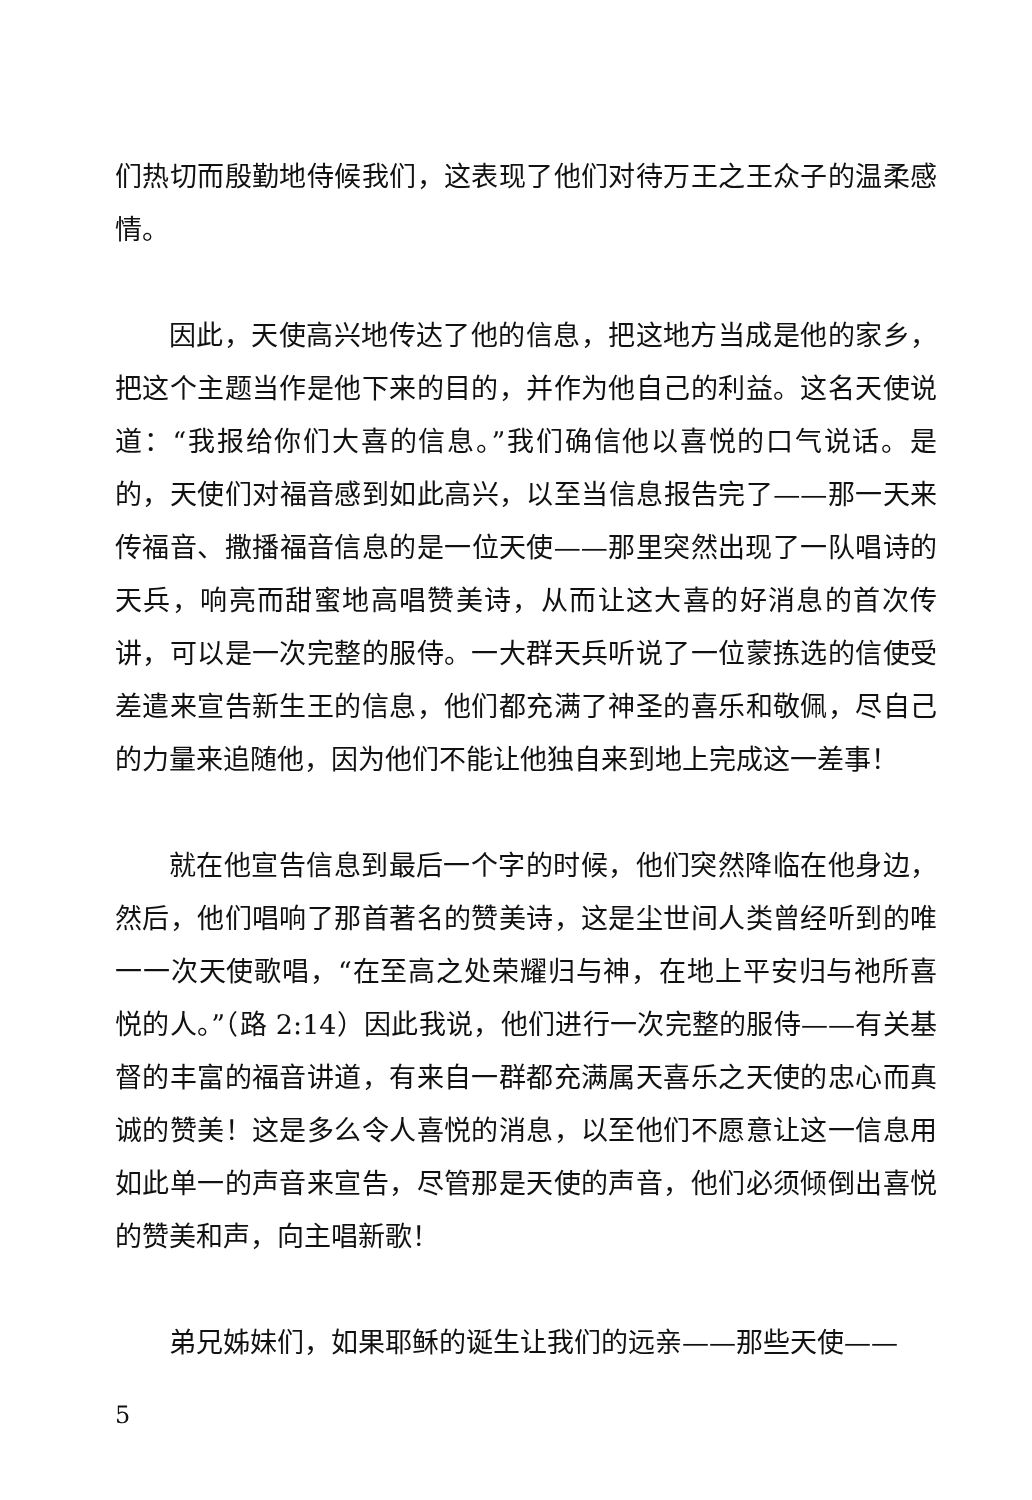们热切而殷勤地侍候我们，这表现了他们对待万王之王众子的温柔感情。
因此，天使高兴地传达了他的信息，把这地方当成是他的家乡，把这个主题当作是他下来的目的，并作为他自己的利益。这名天使说道：“我报给你们大喜的信息。”我们确信他以喜悦的口气说话。是的，天使们对福音感到如此高兴，以至当信息报告完了——那一天来传福音、撒播福音信息的是一位天使——那里突然出现了一队唱诗的天兵，响亮而甜蜜地高唱赞美诗，从而让这大喜的好消息的首次传讲，可以是一次完整的服侍。一大群天兵听说了一位蒙拣选的信使受差遣来宣告新生王的信息，他们都充满了神圣的喜乐和敬佩，尽自己的力量来追随他，因为他们不能让他独自来到地上完成这一差事！
就在他宣告信息到最后一个字的时候，他们突然降临在他身边，然后，他们唱响了那首著名的赞美诗，这是尘世间人类曾经听到的唯一一次天使歌唱，“在至高之处荣耀归与神，在地上平安归与祂所喜悦的人。”（路 2:14）因此我说，他们进行一次完整的服侍——有关基督的丰富的福音讲道，有来自一群都充满属天喜乐之天使的忠心而真诚的赞美！这是多么令人喜悦的消息，以至他们不愿意让这一信息用如此单一的声音来宣告，尽管那是天使的声音，他们必须倾倒出喜悦的赞美和声，向主唱新歌！
弟兄姊妹们，如果耶稣的诞生让我们的远亲——那些天使——
5